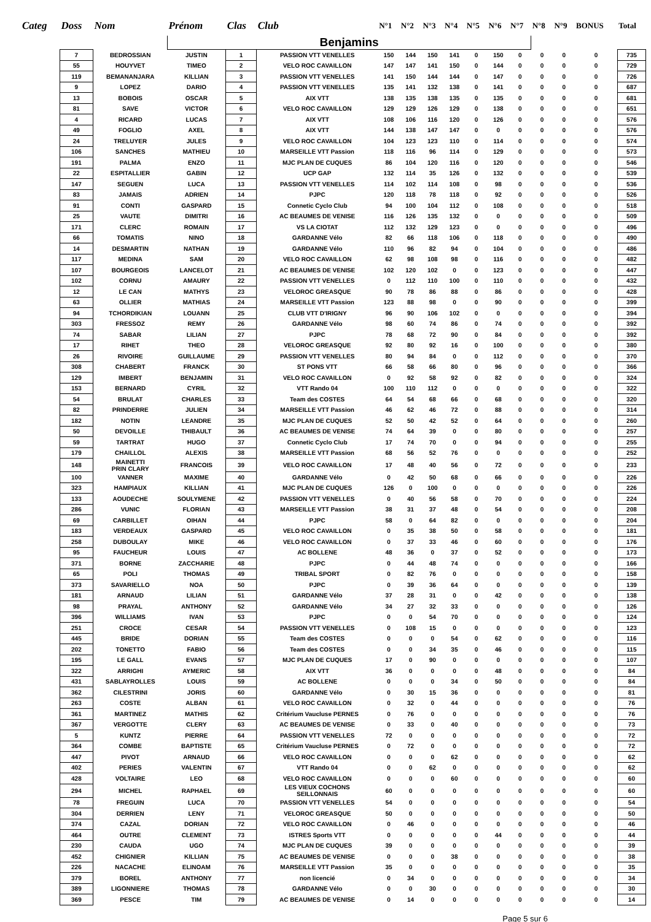| Categ | Doss | Nom | Prénom | Clas | Club | N°1 | N°2 | N°3 | N°4 | N°5 | N°6 | N°7 | N°8 | N°9 | BONUS | Total |
| --- | --- | --- | --- | --- | --- | --- | --- | --- | --- | --- | --- | --- | --- | --- | --- | --- |
| | | | Benjamins | | | | | | | | | | | | | |
| | 7 | BEDROSSIAN | JUSTIN | 1 | PASSION VTT VENELLES | 150 | 144 | 150 | 141 | 0 | 150 | 0 | 0 | 0 | 0 | 735 |
| | 55 | HOUYVET | TIMEO | 2 | VELO ROC CAVAILLON | 147 | 147 | 141 | 150 | 0 | 144 | 0 | 0 | 0 | 0 | 729 |
| | 119 | BEMANANJARA | KILLIAN | 3 | PASSION VTT VENELLES | 141 | 150 | 144 | 144 | 0 | 147 | 0 | 0 | 0 | 0 | 726 |
| | 9 | LOPEZ | DARIO | 4 | PASSION VTT VENELLES | 135 | 141 | 132 | 138 | 0 | 141 | 0 | 0 | 0 | 0 | 687 |
| | 13 | BOBOIS | OSCAR | 5 | AIX VTT | 138 | 135 | 138 | 135 | 0 | 135 | 0 | 0 | 0 | 0 | 681 |
| | 81 | SAVE | VICTOR | 6 | VELO ROC CAVAILLON | 129 | 129 | 126 | 129 | 0 | 138 | 0 | 0 | 0 | 0 | 651 |
| | 4 | RICARD | LUCAS | 7 | AIX VTT | 108 | 106 | 116 | 120 | 0 | 126 | 0 | 0 | 0 | 0 | 576 |
| | 49 | FOGLIO | AXEL | 8 | AIX VTT | 144 | 138 | 147 | 147 | 0 | 0 | 0 | 0 | 0 | 0 | 576 |
| | 24 | TRELUYER | JULES | 9 | VELO ROC CAVAILLON | 104 | 123 | 123 | 110 | 0 | 114 | 0 | 0 | 0 | 0 | 574 |
| | 106 | SANCHES | MATHIEU | 10 | MARSEILLE VTT Passion | 118 | 116 | 96 | 114 | 0 | 129 | 0 | 0 | 0 | 0 | 573 |
| | 191 | PALMA | ENZO | 11 | MJC PLAN DE CUQUES | 86 | 104 | 120 | 116 | 0 | 120 | 0 | 0 | 0 | 0 | 546 |
| | 22 | ESPITALLIER | GABIN | 12 | UCP GAP | 132 | 114 | 35 | 126 | 0 | 132 | 0 | 0 | 0 | 0 | 539 |
| | 147 | SEGUEN | LUCA | 13 | PASSION VTT VENELLES | 114 | 102 | 114 | 108 | 0 | 98 | 0 | 0 | 0 | 0 | 536 |
| | 83 | JAMAIS | ADRIEN | 14 | PJPC | 120 | 118 | 78 | 118 | 0 | 92 | 0 | 0 | 0 | 0 | 526 |
| | 91 | CONTI | GASPARD | 15 | Connetic Cyclo Club | 94 | 100 | 104 | 112 | 0 | 108 | 0 | 0 | 0 | 0 | 518 |
| | 25 | VAUTE | DIMITRI | 16 | AC BEAUMES DE VENISE | 116 | 126 | 135 | 132 | 0 | 0 | 0 | 0 | 0 | 0 | 509 |
| | 171 | CLERC | ROMAIN | 17 | VS LA CIOTAT | 112 | 132 | 129 | 123 | 0 | 0 | 0 | 0 | 0 | 0 | 496 |
| | 66 | TOMATIS | NINO | 18 | GARDANNE Vélo | 82 | 66 | 118 | 106 | 0 | 118 | 0 | 0 | 0 | 0 | 490 |
| | 14 | DESMARTIN | NATHAN | 19 | GARDANNE Vélo | 110 | 96 | 82 | 94 | 0 | 104 | 0 | 0 | 0 | 0 | 486 |
| | 117 | MEDINA | SAM | 20 | VELO ROC CAVAILLON | 62 | 98 | 108 | 98 | 0 | 116 | 0 | 0 | 0 | 0 | 482 |
| | 107 | BOURGEOIS | LANCELOT | 21 | AC BEAUMES DE VENISE | 102 | 120 | 102 | 0 | 0 | 123 | 0 | 0 | 0 | 0 | 447 |
| | 102 | CORNU | AMAURY | 22 | PASSION VTT VENELLES | 0 | 112 | 110 | 100 | 0 | 110 | 0 | 0 | 0 | 0 | 432 |
| | 12 | LE CAN | MATHYS | 23 | VELOROC GREASQUE | 90 | 78 | 86 | 88 | 0 | 86 | 0 | 0 | 0 | 0 | 428 |
| | 63 | OLLIER | MATHIAS | 24 | MARSEILLE VTT Passion | 123 | 88 | 98 | 0 | 0 | 90 | 0 | 0 | 0 | 0 | 399 |
| | 94 | TCHORDIKIAN | LOUANN | 25 | CLUB VTT D'IRIGNY | 96 | 90 | 106 | 102 | 0 | 0 | 0 | 0 | 0 | 0 | 394 |
| | 303 | FRESSOZ | REMY | 26 | GARDANNE Vélo | 98 | 60 | 74 | 86 | 0 | 74 | 0 | 0 | 0 | 0 | 392 |
| | 74 | SABAR | LILIAN | 27 | PJPC | 78 | 68 | 72 | 90 | 0 | 84 | 0 | 0 | 0 | 0 | 392 |
| | 17 | RIHET | THEO | 28 | VELOROC GREASQUE | 92 | 80 | 92 | 16 | 0 | 100 | 0 | 0 | 0 | 0 | 380 |
| | 26 | RIVOIRE | GUILLAUME | 29 | PASSION VTT VENELLES | 80 | 94 | 84 | 0 | 0 | 112 | 0 | 0 | 0 | 0 | 370 |
| | 308 | CHABERT | FRANCK | 30 | ST PONS VTT | 66 | 58 | 66 | 80 | 0 | 96 | 0 | 0 | 0 | 0 | 366 |
| | 129 | IMBERT | BENJAMIN | 31 | VELO ROC CAVAILLON | 0 | 92 | 58 | 92 | 0 | 82 | 0 | 0 | 0 | 0 | 324 |
| | 153 | BERNARD | CYRIL | 32 | VTT Rando 04 | 100 | 110 | 112 | 0 | 0 | 0 | 0 | 0 | 0 | 0 | 322 |
| | 54 | BRULAT | CHARLES | 33 | Team des COSTES | 64 | 54 | 68 | 66 | 0 | 68 | 0 | 0 | 0 | 0 | 320 |
| | 82 | PRINDERRE | JULIEN | 34 | MARSEILLE VTT Passion | 46 | 62 | 46 | 72 | 0 | 88 | 0 | 0 | 0 | 0 | 314 |
| | 182 | NOTIN | LEANDRE | 35 | MJC PLAN DE CUQUES | 52 | 50 | 42 | 52 | 0 | 64 | 0 | 0 | 0 | 0 | 260 |
| | 50 | DEVOILLE | THIBAULT | 36 | AC BEAUMES DE VENISE | 74 | 64 | 39 | 0 | 0 | 80 | 0 | 0 | 0 | 0 | 257 |
| | 59 | TARTRAT | HUGO | 37 | Connetic Cyclo Club | 17 | 74 | 70 | 0 | 0 | 94 | 0 | 0 | 0 | 0 | 255 |
| | 179 | CHAILLOL | ALEXIS | 38 | MARSEILLE VTT Passion | 68 | 56 | 52 | 76 | 0 | 0 | 0 | 0 | 0 | 0 | 252 |
| | 148 | MAINETTI PRIN CLARY | FRANCOIS | 39 | VELO ROC CAVAILLON | 17 | 48 | 40 | 56 | 0 | 72 | 0 | 0 | 0 | 0 | 233 |
| | 100 | VANNER | MAXIME | 40 | GARDANNE Vélo | 0 | 42 | 50 | 68 | 0 | 66 | 0 | 0 | 0 | 0 | 226 |
| | 323 | HAMPIAUX | KILLIAN | 41 | MJC PLAN DE CUQUES | 126 | 0 | 100 | 0 | 0 | 0 | 0 | 0 | 0 | 0 | 226 |
| | 133 | AOUDECHE | SOULYMENE | 42 | PASSION VTT VENELLES | 0 | 40 | 56 | 58 | 0 | 70 | 0 | 0 | 0 | 0 | 224 |
| | 286 | VUNIC | FLORIAN | 43 | MARSEILLE VTT Passion | 38 | 31 | 37 | 48 | 0 | 54 | 0 | 0 | 0 | 0 | 208 |
| | 69 | CARBILLET | OIHAN | 44 | PJPC | 58 | 0 | 64 | 82 | 0 | 0 | 0 | 0 | 0 | 0 | 204 |
| | 183 | VERDEAUX | GASPARD | 45 | VELO ROC CAVAILLON | 0 | 35 | 38 | 50 | 0 | 58 | 0 | 0 | 0 | 0 | 181 |
| | 258 | DUBOULAY | MIKE | 46 | VELO ROC CAVAILLON | 0 | 37 | 33 | 46 | 0 | 60 | 0 | 0 | 0 | 0 | 176 |
| | 95 | FAUCHEUR | LOUIS | 47 | AC BOLLENE | 48 | 36 | 0 | 37 | 0 | 52 | 0 | 0 | 0 | 0 | 173 |
| | 371 | BORNE | ZACCHARIE | 48 | PJPC | 0 | 44 | 48 | 74 | 0 | 0 | 0 | 0 | 0 | 0 | 166 |
| | 65 | POLI | THOMAS | 49 | TRIBAL SPORT | 0 | 82 | 76 | 0 | 0 | 0 | 0 | 0 | 0 | 0 | 158 |
| | 373 | SAVARIELLO | NOA | 50 | PJPC | 0 | 39 | 36 | 64 | 0 | 0 | 0 | 0 | 0 | 0 | 139 |
| | 181 | ARNAUD | LILIAN | 51 | GARDANNE Vélo | 37 | 28 | 31 | 0 | 0 | 42 | 0 | 0 | 0 | 0 | 138 |
| | 98 | PRAYAL | ANTHONY | 52 | GARDANNE Vélo | 34 | 27 | 32 | 33 | 0 | 0 | 0 | 0 | 0 | 0 | 126 |
| | 396 | WILLIAMS | IVAN | 53 | PJPC | 0 | 0 | 54 | 70 | 0 | 0 | 0 | 0 | 0 | 0 | 124 |
| | 251 | CROCE | CESAR | 54 | PASSION VTT VENELLES | 0 | 108 | 15 | 0 | 0 | 0 | 0 | 0 | 0 | 0 | 123 |
| | 445 | BRIDE | DORIAN | 55 | Team des COSTES | 0 | 0 | 0 | 54 | 0 | 62 | 0 | 0 | 0 | 0 | 116 |
| | 202 | TONETTO | FABIO | 56 | Team des COSTES | 0 | 0 | 34 | 35 | 0 | 46 | 0 | 0 | 0 | 0 | 115 |
| | 195 | LE GALL | EVANS | 57 | MJC PLAN DE CUQUES | 17 | 0 | 90 | 0 | 0 | 0 | 0 | 0 | 0 | 0 | 107 |
| | 322 | ARRIGHI | AYMERIC | 58 | AIX VTT | 36 | 0 | 0 | 0 | 0 | 48 | 0 | 0 | 0 | 0 | 84 |
| | 431 | SABLAYROLLES | LOUIS | 59 | AC BOLLENE | 0 | 0 | 0 | 34 | 0 | 50 | 0 | 0 | 0 | 0 | 84 |
| | 362 | CILESTRINI | JORIS | 60 | GARDANNE Vélo | 0 | 30 | 15 | 36 | 0 | 0 | 0 | 0 | 0 | 0 | 81 |
| | 263 | COSTE | ALBAN | 61 | VELO ROC CAVAILLON | 0 | 32 | 0 | 44 | 0 | 0 | 0 | 0 | 0 | 0 | 76 |
| | 361 | MARTINEZ | MATHIS | 62 | Critérium Vaucluse PERNES | 0 | 76 | 0 | 0 | 0 | 0 | 0 | 0 | 0 | 0 | 76 |
| | 367 | VERGOTTE | CLERY | 63 | AC BEAUMES DE VENISE | 0 | 33 | 0 | 40 | 0 | 0 | 0 | 0 | 0 | 0 | 73 |
| | 5 | KUNTZ | PIERRE | 64 | PASSION VTT VENELLES | 72 | 0 | 0 | 0 | 0 | 0 | 0 | 0 | 0 | 0 | 72 |
| | 364 | COMBE | BAPTISTE | 65 | Critérium Vaucluse PERNES | 0 | 72 | 0 | 0 | 0 | 0 | 0 | 0 | 0 | 0 | 72 |
| | 447 | PIVOT | ARNAUD | 66 | VELO ROC CAVAILLON | 0 | 0 | 0 | 62 | 0 | 0 | 0 | 0 | 0 | 0 | 62 |
| | 402 | PERIES | VALENTIN | 67 | VTT Rando 04 | 0 | 0 | 62 | 0 | 0 | 0 | 0 | 0 | 0 | 0 | 62 |
| | 428 | VOLTAIRE | LEO | 68 | VELO ROC CAVAILLON | 0 | 0 | 0 | 60 | 0 | 0 | 0 | 0 | 0 | 0 | 60 |
| | 294 | MICHEL | RAPHAEL | 69 | LES VIEUX COCHONS SEILLONNAIS | 60 | 0 | 0 | 0 | 0 | 0 | 0 | 0 | 0 | 0 | 60 |
| | 78 | FREGUIN | LUCA | 70 | PASSION VTT VENELLES | 54 | 0 | 0 | 0 | 0 | 0 | 0 | 0 | 0 | 0 | 54 |
| | 304 | DERRIEN | LENY | 71 | VELOROC GREASQUE | 50 | 0 | 0 | 0 | 0 | 0 | 0 | 0 | 0 | 0 | 50 |
| | 374 | CAZAL | DORIAN | 72 | VELO ROC CAVAILLON | 0 | 46 | 0 | 0 | 0 | 0 | 0 | 0 | 0 | 0 | 46 |
| | 464 | OUTRE | CLEMENT | 73 | ISTRES Sports VTT | 0 | 0 | 0 | 0 | 0 | 44 | 0 | 0 | 0 | 0 | 44 |
| | 230 | CAUDA | UGO | 74 | MJC PLAN DE CUQUES | 39 | 0 | 0 | 0 | 0 | 0 | 0 | 0 | 0 | 0 | 39 |
| | 452 | CHIGNIER | KILLIAN | 75 | AC BEAUMES DE VENISE | 0 | 0 | 0 | 38 | 0 | 0 | 0 | 0 | 0 | 0 | 38 |
| | 226 | NACACHE | ELINOAM | 76 | MARSEILLE VTT Passion | 35 | 0 | 0 | 0 | 0 | 0 | 0 | 0 | 0 | 0 | 35 |
| | 379 | BOREL | ANTHONY | 77 | non licencié | 0 | 34 | 0 | 0 | 0 | 0 | 0 | 0 | 0 | 0 | 34 |
| | 389 | LIGONNIERE | THOMAS | 78 | GARDANNE Vélo | 0 | 0 | 30 | 0 | 0 | 0 | 0 | 0 | 0 | 0 | 30 |
| | 369 | PESCE | TIM | 79 | AC BEAUMES DE VENISE | 0 | 14 | 0 | 0 | 0 | 0 | 0 | 0 | 0 | 0 | 14 |
Page 5 sur 6